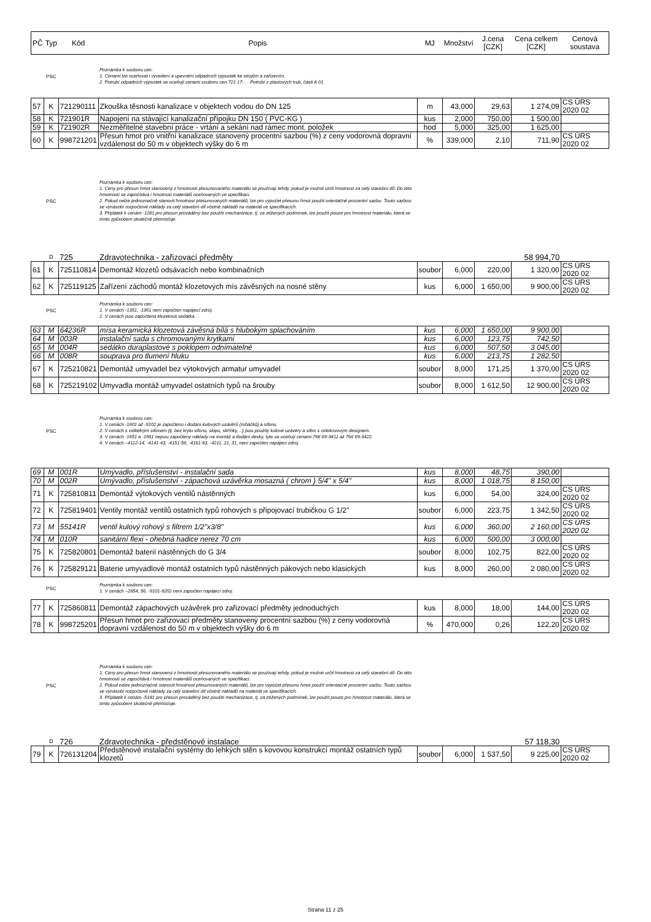| PČ | Typ | Kód | Popis | MJ | Množství | J.cena [CZK] | Cena celkem [CZK] | Cenová soustava |
| --- | --- | --- | --- | --- | --- | --- | --- | --- |
| | PSC | | Poznámka k souboru cen: 1. Cenami lze oceňovat i vyvedení a upevnění odpadních výpustek ke strojům a zařízením. 2. Potrubí odpadních výpustek se oceňují cenami souboru cen 721 17- . . Potrubí z plastových trub, části A 01. | | | | | |
| 57 | K | 721290111 | Zkouška těsnosti kanalizace v objektech vodou do DN 125 | m | 43,000 | 29,63 | 1 274,09 | CS ÚRS 2020 02 |
| 58 | K | 721901R | Napojení na stávající kanalizační přípojku DN 150 ( PVC-KG ) | kus | 2,000 | 750,00 | 1 500,00 | |
| 59 | K | 721902R | Nezměřitelné stavební práce - vrtání a sekání nad rámec mont. položek | hod | 5,000 | 325,00 | 1 625,00 | |
| 60 | K | 998721201 | Přesun hmot pro vnitřní kanalizace stanovený procentní sazbou (%) z ceny vodorovná dopravní vzdálenost do 50 m v objektech výšky do 6 m | % | 339,000 | 2,10 | 711,90 | CS ÚRS 2020 02 |
| | PSC | | Poznámka k souboru cen: 1. Ceny pro přesun hmot stanovený z hmotnosti přesunovaného materiálu se používají tehdy, pokud je možné určit hmotnost za celý stavební díl. Do této hmotnosti se započítává i hmotnost materiálů oceňovaných ve specifikaci. 2. Pokud nelze jednoznačně stanovit hmotnost přesunovaných materiálů, lze pro výpočet přesunu hmot použít orientačně procentní sazbu. Touto sazbou se vynásobí rozpočtové náklady za celý stavební díl včetně nákladů na materiál ve specifikacích. 3. Příplatek k cenám -1181 pro přesun prováděný bez použití mechanizace, tj. za ztížených podmínek, lze použít pouze pro hmotnost materiálu, která se tímto způsobem skutečně přemísťuje. | | | | | |
| | D | 725 | Zdravotechnika - zařizovací předměty | | | | 58 994,70 | |
| 61 | K | 725110814 | Demontáž klozetů odsávacích nebo kombinačních | soubor | 6,000 | 220,00 | 1 320,00 | CS ÚRS 2020 02 |
| 62 | K | 725119125 | Zařízení záchodů montáž klozetových mís závěsných na nosné stěny | kus | 6,000 | 1 650,00 | 9 900,00 | CS ÚRS 2020 02 |
| | PSC | | Poznámka k souboru cen: 1. V cenách -1351, -1361 není započten napájecí zdroj. 2. V cenách jsou započtená klozetová sedátka. | | | | | |
| 63 | M | 64236R | mísa keramická klozetová závěsná bílá s hlubokým splachováním | kus | 6,000 | 1 650,00 | 9 900,00 | |
| 64 | M | 003R | instalační sada s chromovanými krytkami | kus | 6,000 | 123,75 | 742,50 | |
| 65 | M | 004R | sedátko duraplastové s poklopem odnímatelné | kus | 6,000 | 507,50 | 3 045,00 | |
| 66 | M | 008R | souprava pro tlumení hluku | kus | 6,000 | 213,75 | 1 282,50 | |
| 67 | K | 725210821 | Demontáž umyvadel bez výtokových armatur umyvadel | soubor | 8,000 | 171,25 | 1 370,00 | CS ÚRS 2020 02 |
| 68 | K | 725219102 | Umyvadla montáž umyvadel ostatních typů na šrouby | soubor | 8,000 | 1 612,50 | 12 900,00 | CS ÚRS 2020 02 |
| | PSC | | Poznámka k souboru cen: 1. V cenách -1601 až -9102 je započteno i dodání kulových uzávěrů (roháčků) a sifonu. 2. V cenách s viditelným sifonem (tj. bez krytu sifonu, slopu, skříňky, ..) jsou použity kulové uzávěry a sifon s celokovovým designem. 3. V cenách -1651 a -1661 nejsou započteny náklady na montáž a dodání desky, tyto se oceňují cenami 766 69-3411 až 766 69-3422. 4. V cenách –4112-14, -4141-43, -4151-56, -4161-63, -4211, 21, 31, není započten napájecí zdroj. | | | | | |
| 69 | M | 001R | Umývadlo, příslušenství - instalační sada | kus | 8,000 | 48,75 | 390,00 | |
| 70 | M | 002R | Umývadlo, příslušenství - zápachová uzávěrka mosazná ( chrom ) 5/4" x 5/4" | kus | 8,000 | 1 018,75 | 8 150,00 | |
| 71 | K | 725810811 | Demontáž výtokových ventilů nástěnných | kus | 6,000 | 54,00 | 324,00 | CS ÚRS 2020 02 |
| 72 | K | 725819401 | Ventily montáž ventilů ostatních typů rohových s připojovací trubičkou G 1/2" | soubor | 6,000 | 223,75 | 1 342,50 | CS ÚRS 2020 02 |
| 73 | M | 55141R | ventil kulový rohový s filtrem 1/2"x3/8" | kus | 6,000 | 360,00 | 2 160,00 | CS ÚRS 2020 02 |
| 74 | M | 010R | sanitární flexi - ohebná hadice nerez 70 cm | kus | 6,000 | 500,00 | 3 000,00 | |
| 75 | K | 725820801 | Demontáž baterií nástěnných do G 3/4 | soubor | 8,000 | 102,75 | 822,00 | CS ÚRS 2020 02 |
| 76 | K | 725829121 | Baterie umyvadlové montáž ostatních typů nástěnných pákových nebo klasických | kus | 8,000 | 260,00 | 2 080,00 | CS ÚRS 2020 02 |
| | PSC | | Poznámka k souboru cen: 1. V cenách –2654, 56, -9101-9202 není započten napájecí zdroj. | | | | | |
| 77 | K | 725860811 | Demontáž zápachových uzávěrek pro zařizovací předměty jednoduchých | kus | 8,000 | 18,00 | 144,00 | CS ÚRS 2020 02 |
| 78 | K | 998725201 | Přesun hmot pro zařizovací předměty stanovený procentní sazbou (%) z ceny vodorovná dopravní vzdálenost do 50 m v objektech výšky do 6 m | % | 470,000 | 0,26 | 122,20 | CS ÚRS 2020 02 |
| | PSC | | Poznámka k souboru cen: 1. Ceny pro přesun hmot stanovený z hmotnosti přesunovaného materiálu se používají tehdy, pokud je možné určit hmotnost za celý stavební díl. Do této hmotnosti se započítává i hmotnost materiálů oceňovaných ve specifikaci. 2. Pokud nelze jednoznačně stanovit hmotnost přesunovaných materiálů, lze pro výpočet přesunu hmot použít orientačně procentní sazbu. Touto sazbou se vynásobí rozpočtové náklady za celý stavební díl včetně nákladů na materiál ve specifikacích. 3. Příplatek k cenám -5181 pro přesun prováděný bez použití mechanizace, tj. za ztížených podmínek, lze použít pouze pro hmotnost materiálu, která se tímto způsobem skutečně přemísťuje. | | | | | |
| | D | 726 | Zdravotechnika - předstěnové instalace | | | | 57 118,30 | |
| 79 | K | 726131204 | Předstěnové instalační systémy do lehkých stěn s kovovou konstrukcí montáž ostatních typů klozetů | soubor | 6,000 | 1 537,50 | 9 225,00 | CS ÚRS 2020 02 |
Strana 11 z 25